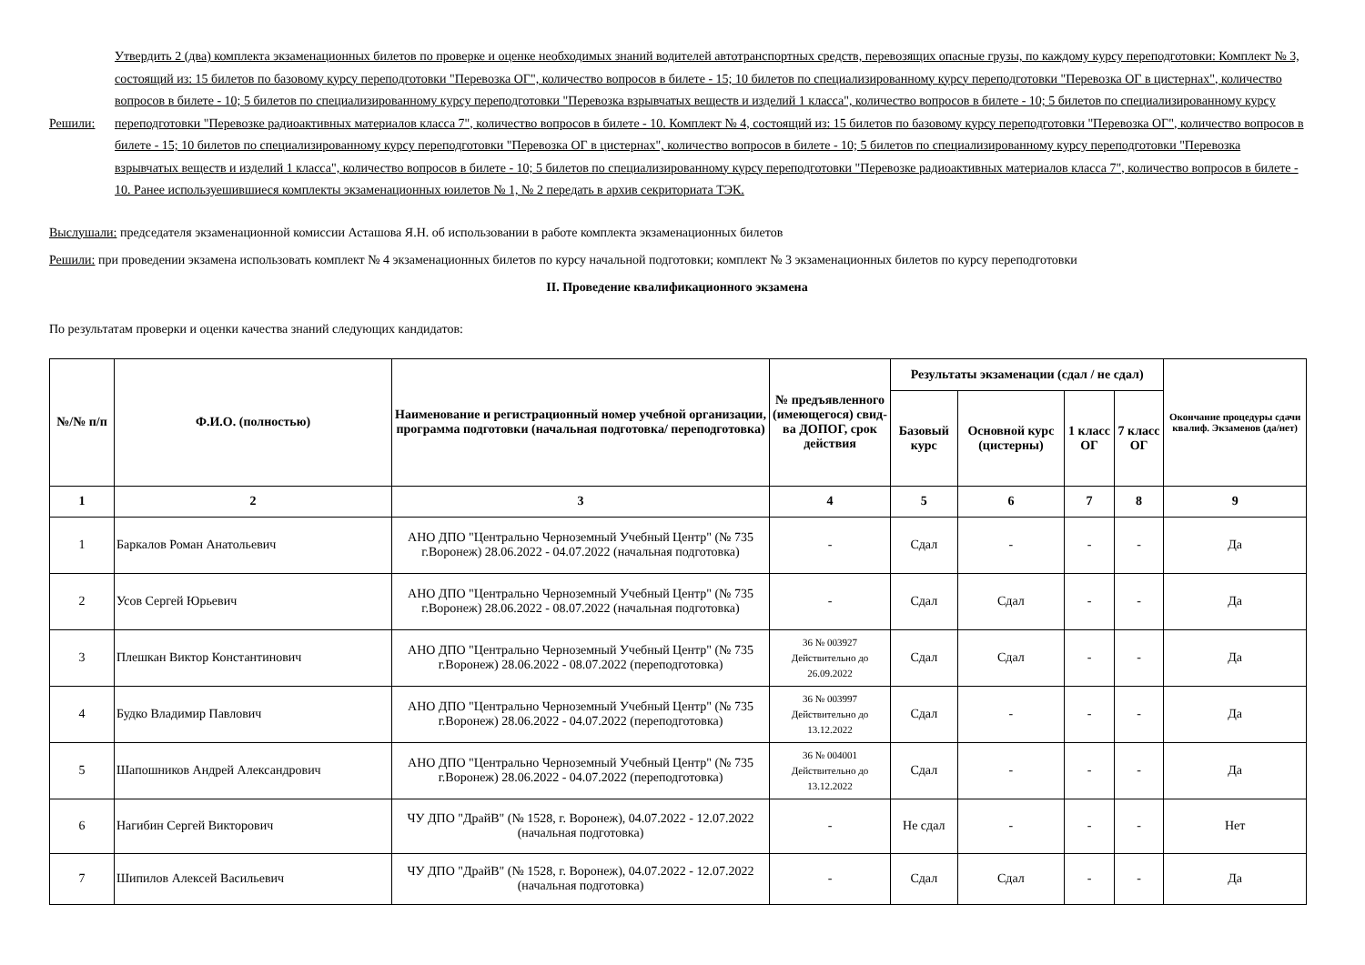Решили:
Утвердить 2 (два) комплекта экзаменационных билетов по проверке и оценке необходимых знаний водителей автотранспортных средств, перевозящих опасные грузы, по каждому курсу переподготовки: Комплект № 3, состоящий из: 15 билетов по базовому курсу переподготовки "Перевозка ОГ", количество вопросов в билете - 15; 10 билетов по специализированному курсу переподготовки "Перевозка ОГ в цистернах", количество вопросов в билете - 10; 5 билетов по специализированному курсу переподготовки "Перевозка взрывчатых веществ и изделий 1 класса", количество вопросов в билете - 10; 5 билетов по специализированному курсу переподготовки "Перевозке радиоактивных материалов класса 7", количество вопросов в билете - 10. Комплект № 4, состоящий из: 15 билетов по базовому курсу переподготовки "Перевозка ОГ", количество вопросов в билете - 15; 10 билетов по специализированному курсу переподготовки "Перевозка ОГ в цистернах", количество вопросов в билете - 10; 5 билетов по специализированному курсу переподготовки "Перевозка взрывчатых веществ и изделий 1 класса", количество вопросов в билете - 10; 5 билетов по специализированному курсу переподготовки "Перевозке радиоактивных материалов класса 7", количество вопросов в билете - 10. Ранее используешившиеся комплекты экзаменационных юилетов № 1, № 2 передать в архив секриториата ТЭК.
Выслушали: председателя экзаменационной комиссии Асташова Я.Н. об использовании в работе комплекта экзаменационных билетов
Решили: при проведении экзамена использовать комплект № 4 экзаменационных билетов по курсу начальной подготовки; комплект № 3 экзаменационных билетов по курсу переподготовки
II. Проведение квалификационного экзамена
По результатам проверки и оценки качества знаний следующих кандидатов:
| №/№ п/п | Ф.И.О. (полностью) | Наименование и регистрационный номер учебной организации, программа подготовки (начальная подготовка/ переподготовка) | № предъявленного (имеющегося) свид-ва ДОПОГ, срок действия | Результаты экзаменации (сдал / не сдал) | | | | Окончание процедуры сдачи квалиф. Экзаменов (да/нет) |
| --- | --- | --- | --- | --- | --- | --- | --- | --- |
| | | | | Базовый курс | Основной курс (цистерны) | 1 класс ОГ | 7 класс ОГ | |
| 1 | 2 | 3 | 4 | 5 | 6 | 7 | 8 | 9 |
| 1 | Баркалов Роман Анатольевич | АНО ДПО "Центрально Черноземный Учебный Центр" (№ 735 г.Воронеж) 28.06.2022 - 04.07.2022 (начальная подготовка) | - | Сдал | - | - | - | Да |
| 2 | Усов Сергей Юрьевич | АНО ДПО "Центрально Черноземный Учебный Центр" (№ 735 г.Воронеж) 28.06.2022 - 08.07.2022 (начальная подготовка) | - | Сдал | Сдал | - | - | Да |
| 3 | Плешкан Виктор Константинович | АНО ДПО "Центрально Черноземный Учебный Центр" (№ 735 г.Воронеж) 28.06.2022 - 08.07.2022 (переподготовка) | 36 № 003927 Действительно до 26.09.2022 | Сдал | Сдал | - | - | Да |
| 4 | Будко Владимир Павлович | АНО ДПО "Центрально Черноземный Учебный Центр" (№ 735 г.Воронеж) 28.06.2022 - 04.07.2022 (переподготовка) | 36 № 003997 Действительно до 13.12.2022 | Сдал | - | - | - | Да |
| 5 | Шапошников Андрей Александрович | АНО ДПО "Центрально Черноземный Учебный Центр" (№ 735 г.Воронеж) 28.06.2022 - 04.07.2022 (переподготовка) | 36 № 004001 Действительно до 13.12.2022 | Сдал | - | - | - | Да |
| 6 | Нагибин Сергей Викторович | ЧУ ДПО "ДрайВ" (№ 1528, г. Воронеж), 04.07.2022 - 12.07.2022 (начальная подготовка) | - | Не сдал | - | - | - | Нет |
| 7 | Шипилов Алексей Васильевич | ЧУ ДПО "ДрайВ" (№ 1528, г. Воронеж), 04.07.2022 - 12.07.2022 (начальная подготовка) | - | Сдал | Сдал | - | - | Да |